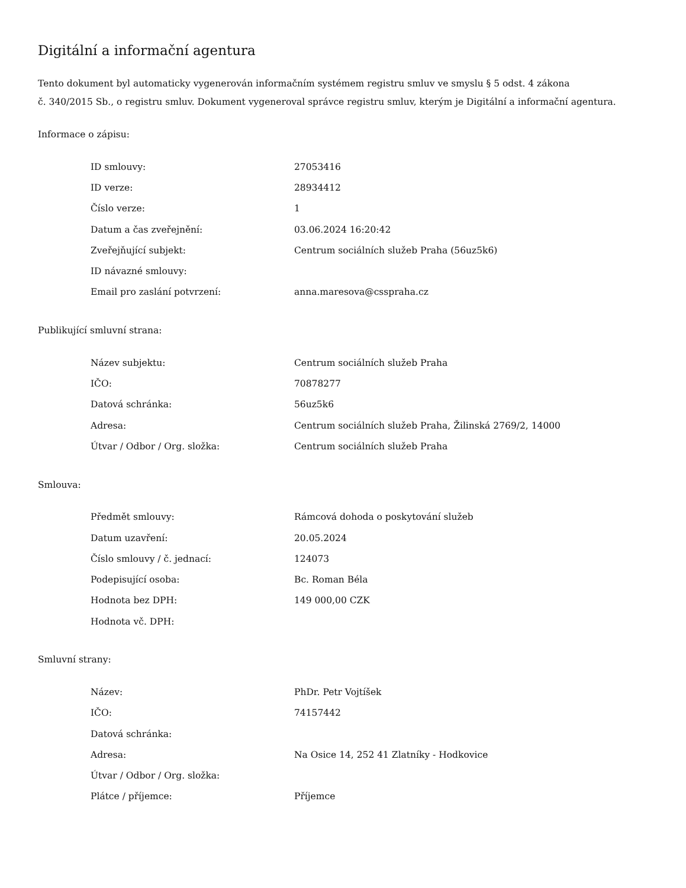Digitální a informační agentura
Tento dokument byl automaticky vygenerován informačním systémem registru smluv ve smyslu § 5 odst. 4 zákona
č. 340/2015 Sb., o registru smluv. Dokument vygeneroval správce registru smluv, kterým je Digitální a informační agentura.
Informace o zápisu:
| ID smlouvy: | 27053416 |
| ID verze: | 28934412 |
| Číslo verze: | 1 |
| Datum a čas zveřejnění: | 03.06.2024 16:20:42 |
| Zveřejňující subjekt: | Centrum sociálních služeb Praha (56uz5k6) |
| ID návazné smlouvy: | |
| Email pro zaslání potvrzení: | anna.maresova@csspraha.cz |
Publikující smluvní strana:
| Název subjektu: | Centrum sociálních služeb Praha |
| IČO: | 70878277 |
| Datová schránka: | 56uz5k6 |
| Adresa: | Centrum sociálních služeb Praha, Žilinská 2769/2, 14000 |
| Útvar / Odbor / Org. složka: | Centrum sociálních služeb Praha |
Smlouva:
| Předmět smlouvy: | Rámcová dohoda o poskytování služeb |
| Datum uzavření: | 20.05.2024 |
| Číslo smlouvy / č. jednací: | 124073 |
| Podepisující osoba: | Bc. Roman Béla |
| Hodnota bez DPH: | 149 000,00 CZK |
| Hodnota vč. DPH: | |
Smluvní strany:
| Název: | PhDr. Petr Vojtíšek |
| IČO: | 74157442 |
| Datová schránka: | |
| Adresa: | Na Osice 14, 252 41 Zlatníky - Hodkovice |
| Útvar / Odbor / Org. složka: | |
| Plátce / příjemce: | Příjemce |